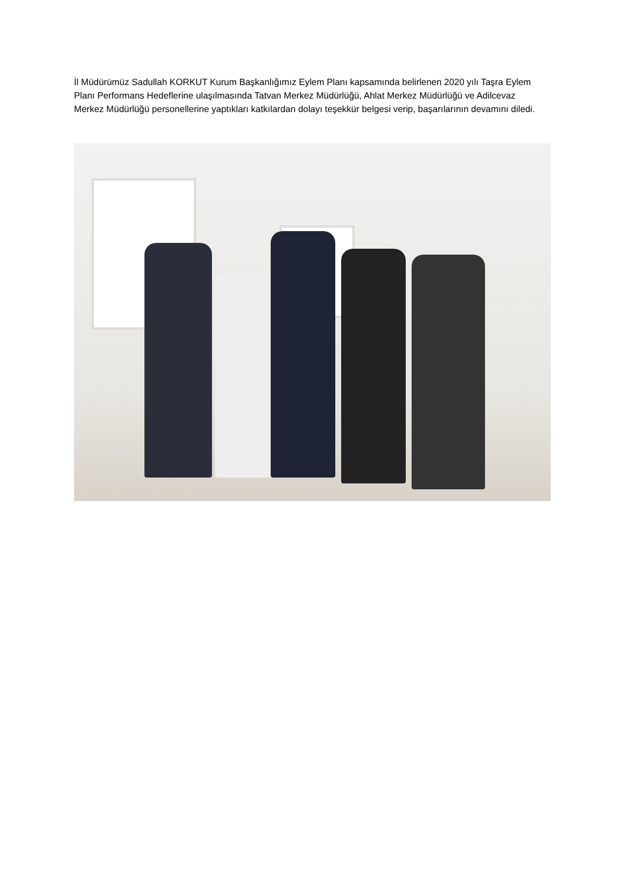İl Müdürümüz Sadullah KORKUT Kurum Başkanlığımız Eylem Planı kapsamında belirlenen 2020 yılı Taşra Eylem Planı Performans Hedeflerine ulaşılmasında Tatvan Merkez Müdürlüğü, Ahlat Merkez Müdürlüğü ve Adilcevaz Merkez Müdürlüğü personellerine yaptıkları katkılardan dolayı teşekkür belgesi verip, başarılarının devamını diledi.